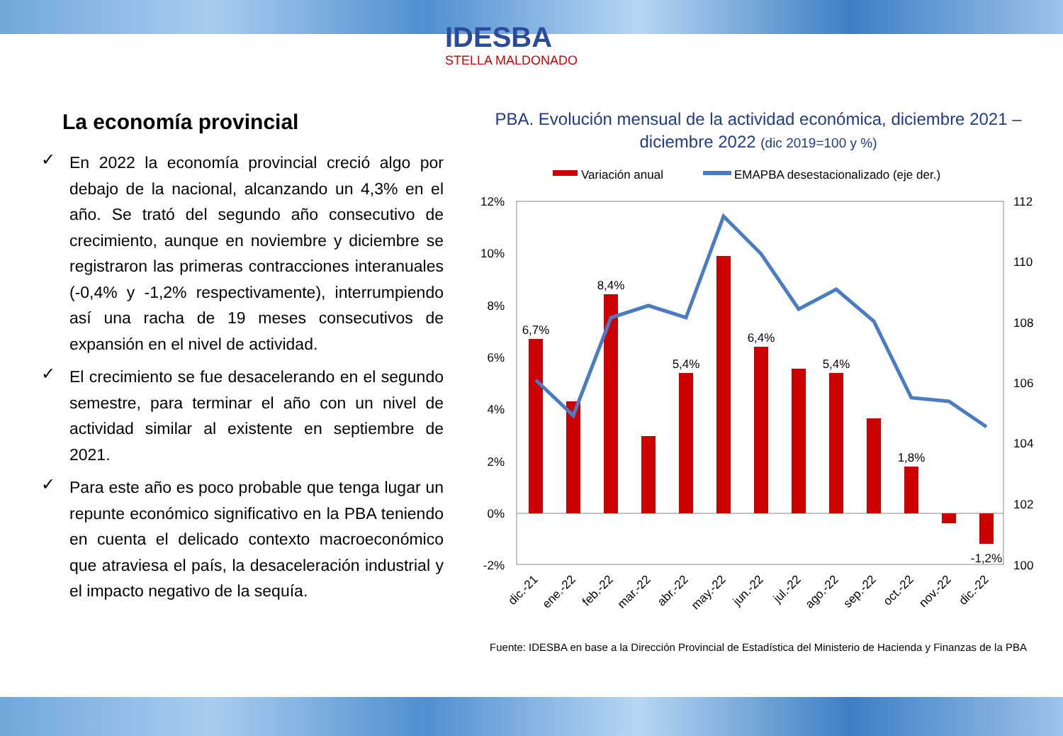IDESBA
STELLA MALDONADO
La economía provincial
✓
En 2022 la economía provincial creció algo por debajo de la nacional, alcanzando un 4,3% en el año. Se trató del segundo año consecutivo de crecimiento, aunque en noviembre y diciembre se registraron las primeras contracciones interanuales (-0,4% y -1,2% respectivamente), interrumpiendo así una racha de 19 meses consecutivos de expansión en el nivel de actividad.
✓
El crecimiento se fue desacelerando en el segundo semestre, para terminar el año con un nivel de actividad similar al existente en septiembre de 2021.
✓
Para este año es poco probable que tenga lugar un repunte económico significativo en la PBA teniendo en cuenta el delicado contexto macroeconómico que atraviesa el país, la desaceleración industrial y el impacto negativo de la sequía.
PBA. Evolución mensual de la actividad económica, diciembre 2021 – diciembre 2022 (dic 2019=100 y %)
Variación anual
EMAPBA desestacionalizado (eje der.)
12%
10%
8%
6%
4%
2%
0%
-2%
112
110
108
106
104
102
100
6,7%
8,4%
5,4%
6,4%
5,4%
1,8%
-1,2%
dic.-21
ene.-22
feb.-22
mar.-22
abr.-22
may.-22
jun.-22
jul.-22
ago.-22
sep.-22
oct.-22
nov.-22
dic.-22
Fuente: IDESBA en base a la Dirección Provincial de Estadística del Ministerio de Hacienda y Finanzas de la PBA